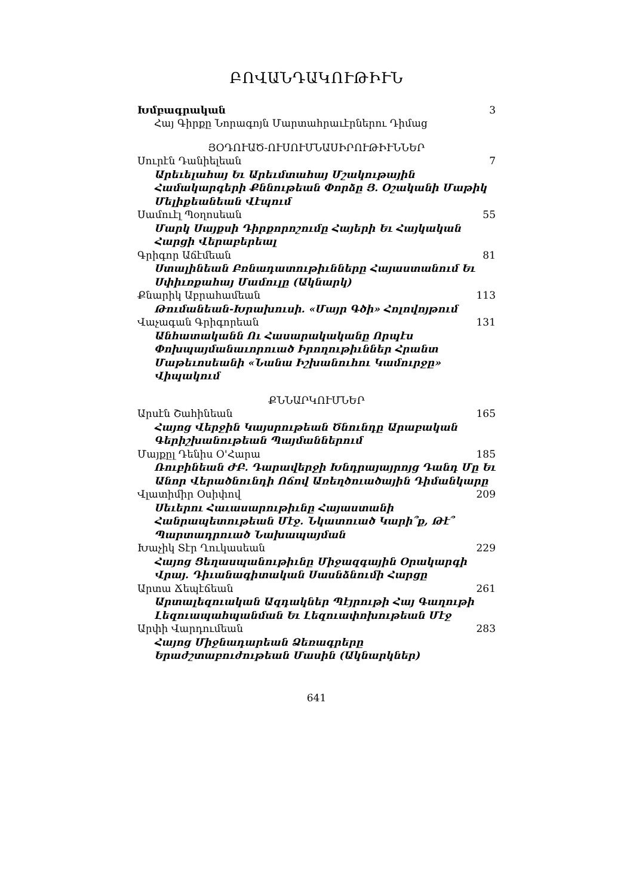ԲՈՎԱՆԴԱԿՈՒԹԻՒՆ
Խմբագրական 3
Հայ Գիրքը Նորագոյն Մարտահրաւէրներու Դիմաց
ՅՕԴՈՒԱԾ-ՈՒՍՈՒՄՆԱՍԻՐՈՒԹԻՒՆՆԵՐ
Սուրէն Դանիելեան 7
Արեւելահայ Եւ Արեւմտահայ Մշակութային Համակարգերի Քննութեան Փորձը Յ. Օշականի Մաթիկ Մելիքեանեան Վէպում
Սամուէլ Պօղոսեան 55
Մարկ Սայքսի Դիրքորոշումը Հայերի Եւ Հայկական Հարցի Վերաբերեալ
Գրիգոր Աճէմեան 81
Ստալինեան Բռնադատութիւնները Հայաստանում Եւ Սփիւռքահայ Մամուլը (Ակնարկ)
Քնարիկ Աբրահամեան 113
Թումանեան-Խրախուսի. «Մայր Գծի» Հոլովոյթում
Վաչագան Գրիգորեան 131
Անհատականն Ու Հասարակականը Որպէս Փոխպայմանաւորուած Իրողութիւններ Հրանտ Մաթեւոսեանի «Նանա Իշխանուհու Կամուրջը» Վիպակում
ՔՆՆԱՐԿՈՒՄՆԵՐ
Արսէն Շահինեան 165
Հայոց Վերջին Կայսրութեան Ծնունդը Արաբական Գերիշխանութեան Պայմաններում
Մայքըլ Դենիս Օ'Հարա 185
Ռուբինեան ԺԲ. Դարավերջի Խնդրայայրոյց Դանդ Մը Եւ Անոր Վերածնունդի Ոճով Առեղծուածային Դիմանկարը
Վլատիմիր Օսիփով 209
Սեւերու Հաւասարութիւնը Հայաստանի Հանրապետութեան Մէջ. Նկատուած Կարի՞ք, Թէ՞ Պարտադրուած Նախապայման
Խաչիկ Տէր Ղուկասեան 229
Հայոց Ցեղասպանութիւնը Միջազգային Օրակարգի Վրայ. Դիւանագիտական Սասնձնումի Հարցը
Արտա Ճեպէճեան 261
Արտալեզուական Ազդակներ Պէյրութի Հայ Գաղութի Լեզուապահպանման Եւ Լեզուափոխութեան Մէջ
Արփի Վարդումեան 283
Հայոց Միջնադարեան Ձեռագրերը Երաժշտաբուժութեան Մասին (Ակնարկներ)
641